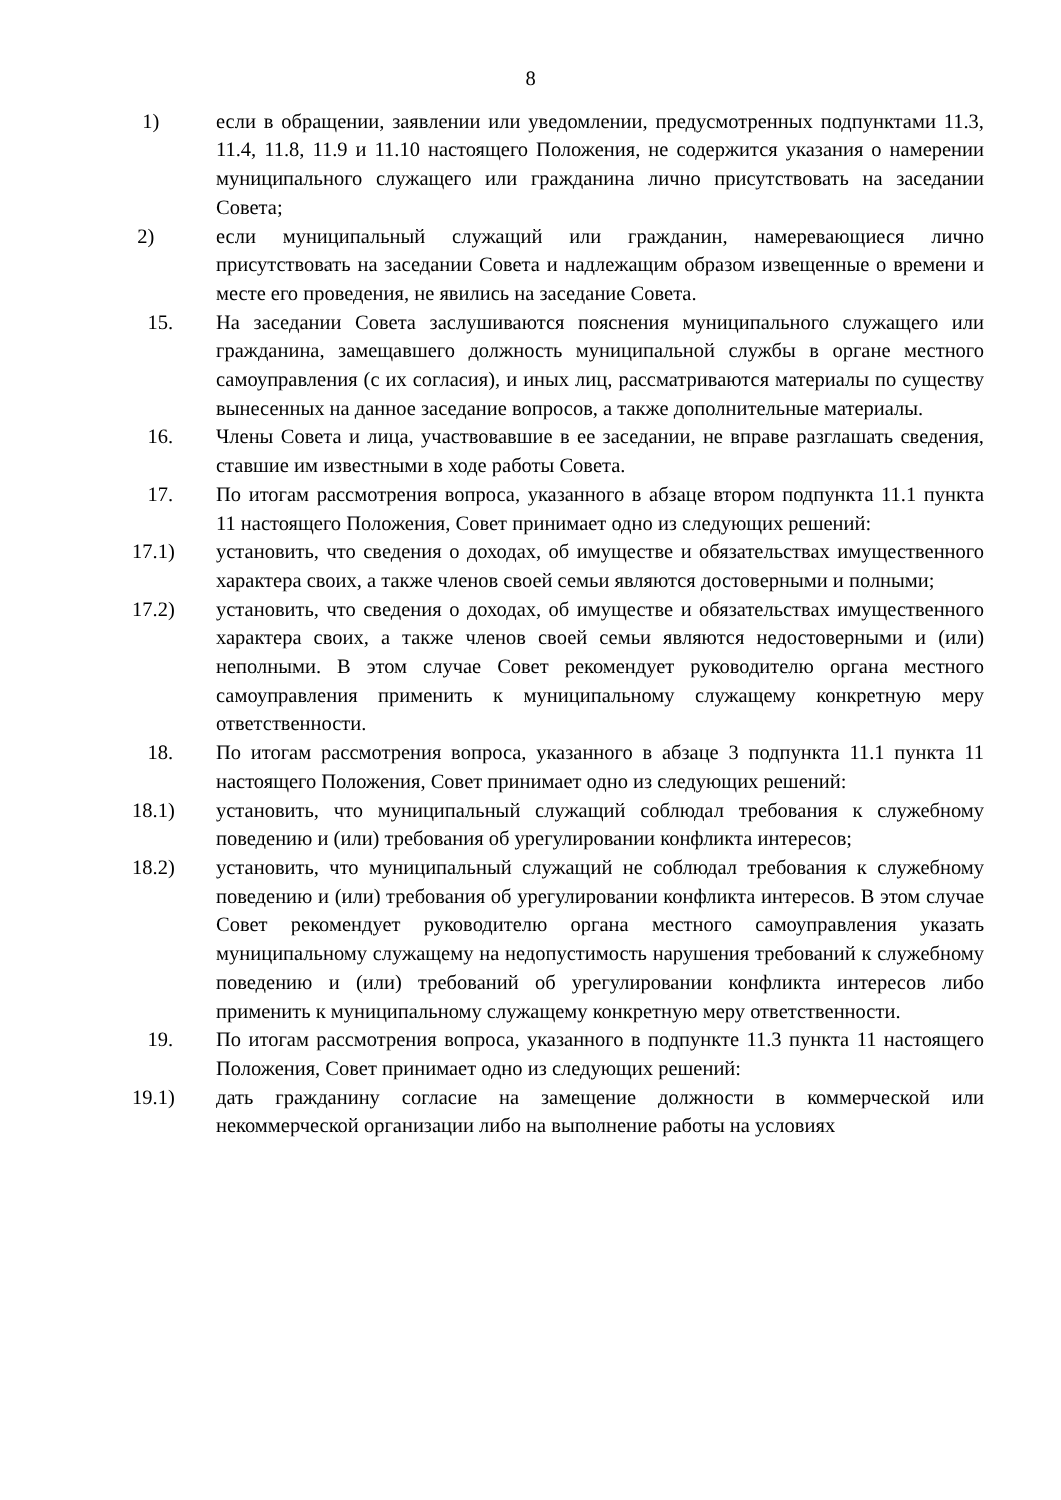8
1) если в обращении, заявлении или уведомлении, предусмотренных подпунктами 11.3, 11.4, 11.8, 11.9 и 11.10 настоящего Положения, не содержится указания о намерении муниципального служащего или гражданина лично присутствовать на заседании Совета;
2) если муниципальный служащий или гражданин, намеревающиеся лично присутствовать на заседании Совета и надлежащим образом извещенные о времени и месте его проведения, не явились на заседание Совета.
15. На заседании Совета заслушиваются пояснения муниципального служащего или гражданина, замещавшего должность муниципальной службы в органе местного самоуправления (с их согласия), и иных лиц, рассматриваются материалы по существу вынесенных на данное заседание вопросов, а также дополнительные материалы.
16. Члены Совета и лица, участвовавшие в ее заседании, не вправе разглашать сведения, ставшие им известными в ходе работы Совета.
17. По итогам рассмотрения вопроса, указанного в абзаце втором подпункта 11.1 пункта 11 настоящего Положения, Совет принимает одно из следующих решений:
17.1) установить, что сведения о доходах, об имуществе и обязательствах имущественного характера своих, а также членов своей семьи являются достоверными и полными;
17.2) установить, что сведения о доходах, об имуществе и обязательствах имущественного характера своих, а также членов своей семьи являются недостоверными и (или) неполными. В этом случае Совет рекомендует руководителю органа местного самоуправления применить к муниципальному служащему конкретную меру ответственности.
18. По итогам рассмотрения вопроса, указанного в абзаце 3 подпункта 11.1 пункта 11 настоящего Положения, Совет принимает одно из следующих решений:
18.1) установить, что муниципальный служащий соблюдал требования к служебному поведению и (или) требования об урегулировании конфликта интересов;
18.2) установить, что муниципальный служащий не соблюдал требования к служебному поведению и (или) требования об урегулировании конфликта интересов. В этом случае Совет рекомендует руководителю органа местного самоуправления указать муниципальному служащему на недопустимость нарушения требований к служебному поведению и (или) требований об урегулировании конфликта интересов либо применить к муниципальному служащему конкретную меру ответственности.
19. По итогам рассмотрения вопроса, указанного в подпункте 11.3 пункта 11 настоящего Положения, Совет принимает одно из следующих решений:
19.1) дать гражданину согласие на замещение должности в коммерческой или некоммерческой организации либо на выполнение работы на условиях